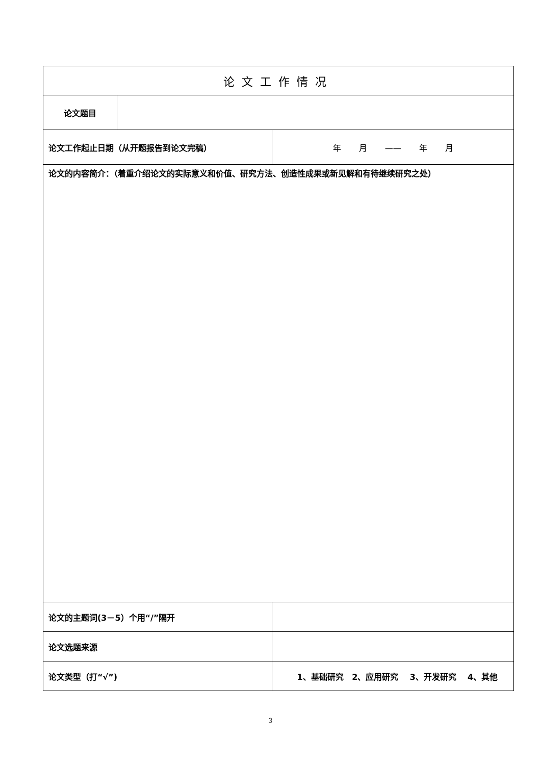| 论文工作情况 | | | |
| 论文题目 | | | |
| 论文工作起止日期（从开题报告到论文完稿） | | | 年 月 —— 年 月 |
| 论文的内容简介：（着重介绍论文的实际意义和价值、研究方法、创造性成果或新见解和有待继续研究之处） | | | |
| 论文的主题词(3－5）个用“/”隔开 | | | |
| 论文选题来源 | | | |
| 论文类型（打“√”) | | 1、基础研究 2、应用研究 3、开发研究 4、其他 | |
3